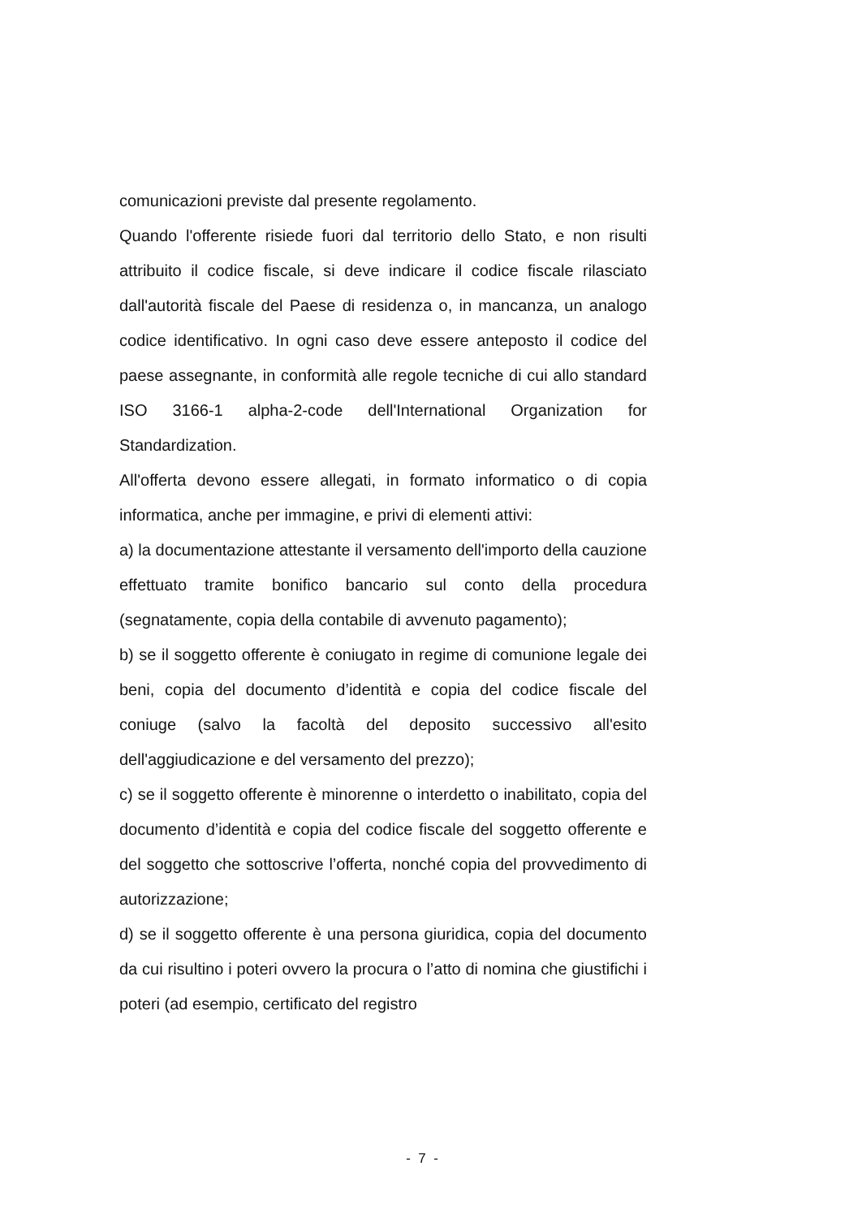comunicazioni previste dal presente regolamento.
Quando l'offerente risiede fuori dal territorio dello Stato, e non risulti attribuito il codice fiscale, si deve indicare il codice fiscale rilasciato dall'autorità fiscale del Paese di residenza o, in mancanza, un analogo codice identificativo. In ogni caso deve essere anteposto il codice del paese assegnante, in conformità alle regole tecniche di cui allo standard ISO 3166-1 alpha-2-code dell'International Organization for Standardization.
All'offerta devono essere allegati, in formato informatico o di copia informatica, anche per immagine, e privi di elementi attivi:
a) la documentazione attestante il versamento dell'importo della cauzione effettuato tramite bonifico bancario sul conto della procedura (segnatamente, copia della contabile di avvenuto pagamento);
b) se il soggetto offerente è coniugato in regime di comunione legale dei beni, copia del documento d’identità e copia del codice fiscale del coniuge (salvo la facoltà del deposito successivo all'esito dell'aggiudicazione e del versamento del prezzo);
c) se il soggetto offerente è minorenne o interdetto o inabilitato, copia del documento d’identità e copia del codice fiscale del soggetto offerente e del soggetto che sottoscrive l’offerta, nonché copia del provvedimento di autorizzazione;
d) se il soggetto offerente è una persona giuridica, copia del documento da cui risultino i poteri ovvero la procura o l’atto di nomina che giustifichi i poteri (ad esempio, certificato del registro
- 7 -